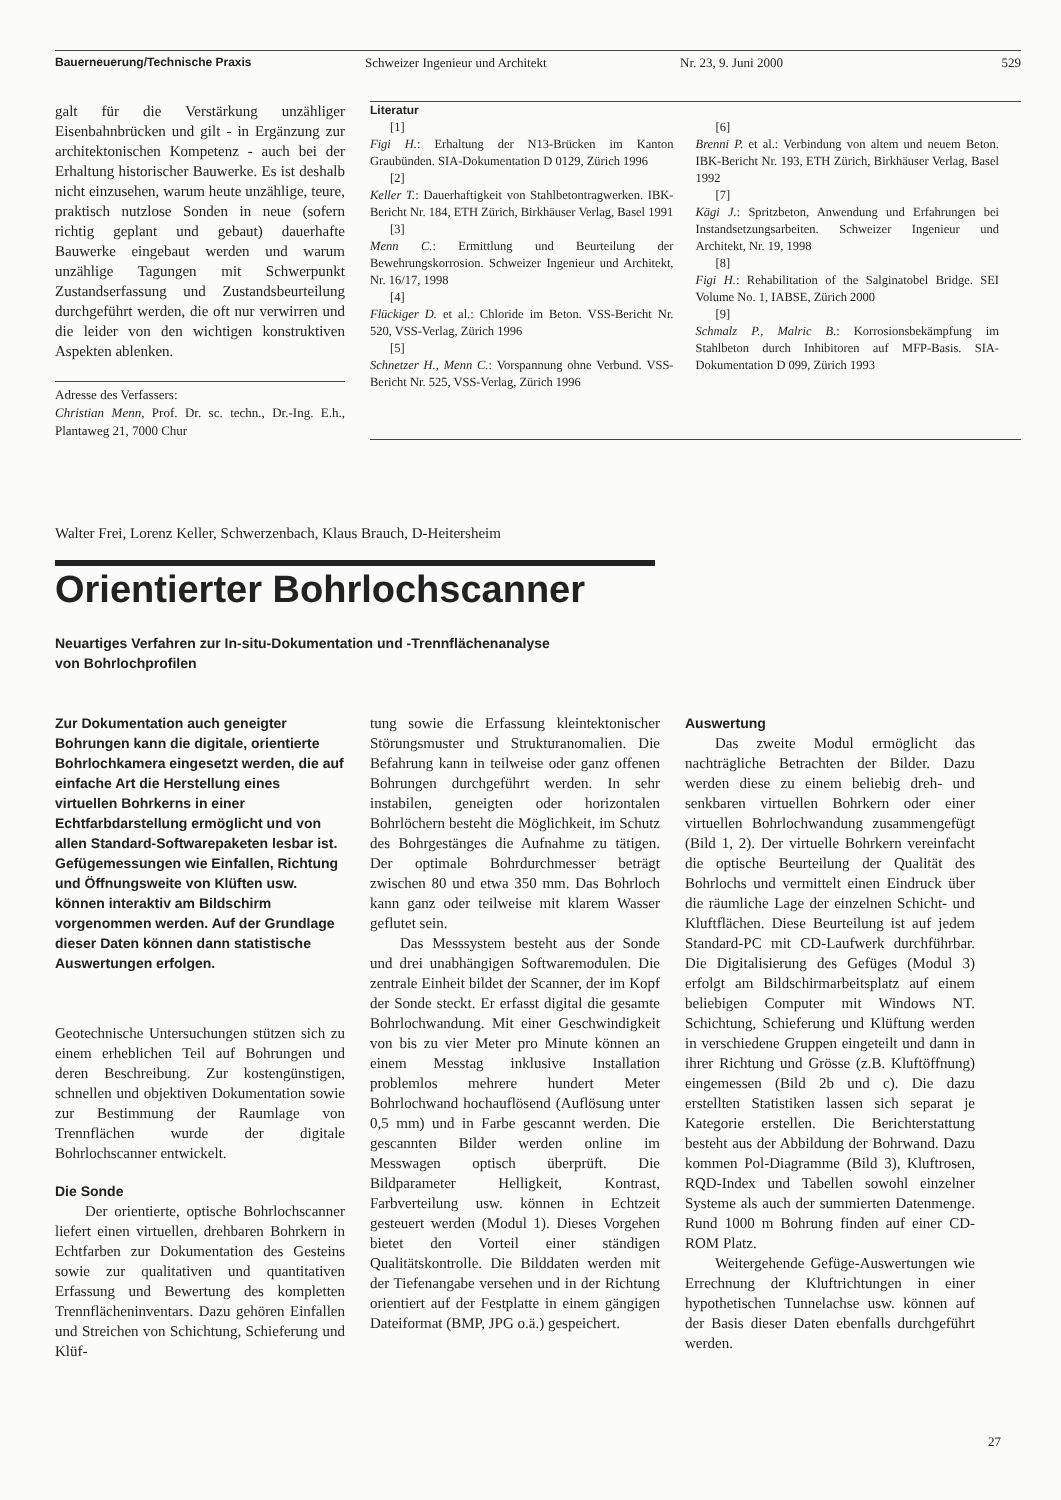Bauerneuerung/Technische Praxis Schweizer Ingenieur und Architekt Nr. 23, 9. Juni 2000 529
galt für die Verstärkung unzähliger Eisenbahnbrücken und gilt - in Ergänzung zur architektonischen Kompetenz - auch bei der Erhaltung historischer Bauwerke. Es ist deshalb nicht einzusehen, warum heute unzählige, teure, praktisch nutzlose Sonden in neue (sofern richtig geplant und gebaut) dauerhafte Bauwerke eingebaut werden und warum unzählige Tagungen mit Schwerpunkt Zustandserfassung und Zustandsbeurteilung durchgeführt werden, die oft nur verwirren und die leider von den wichtigen konstruktiven Aspekten ablenken.
Adresse des Verfassers:
Christian Menn, Prof. Dr. sc. techn., Dr.-Ing. E.h., Plantaweg 21, 7000 Chur
Literatur
[1]
Figi H.: Erhaltung der N13-Brücken im Kanton Graubünden. SIA-Dokumentation D 0129, Zürich 1996
[2]
Keller T.: Dauerhaftigkeit von Stahlbetontragwerken. IBK-Bericht Nr. 184, ETH Zürich, Birkhäuser Verlag, Basel 1991
[3]
Menn C.: Ermittlung und Beurteilung der Bewehrungskorrosion. Schweizer Ingenieur und Architekt, Nr. 16/17, 1998
[4]
Flückiger D. et al.: Chloride im Beton. VSS-Bericht Nr. 520, VSS-Verlag, Zürich 1996
[5]
Schnetzer H., Menn C.: Vorspannung ohne Verbund. VSS-Bericht Nr. 525, VSS-Verlag, Zürich 1996
[6]
Brenni P. et al.: Verbindung von altem und neuem Beton. IBK-Bericht Nr. 193, ETH Zürich, Birkhäuser Verlag, Basel 1992
[7]
Kägi J.: Spritzbeton, Anwendung und Erfahrungen bei Instandsetzungsarbeiten. Schweizer Ingenieur und Architekt, Nr. 19, 1998
[8]
Figi H.: Rehabilitation of the Salginatobel Bridge. SEI Volume No. 1, IABSE, Zürich 2000
[9]
Schmalz P., Malric B.: Korrosionsbekämpfung im Stahlbeton durch Inhibitoren auf MFP-Basis. SIA-Dokumentation D 099, Zürich 1993
Walter Frei, Lorenz Keller, Schwerzenbach, Klaus Brauch, D-Heitersheim
Orientierter Bohrlochscanner
Neuartiges Verfahren zur In-situ-Dokumentation und -Trennflächenanalyse
von Bohrlochprofilen
Zur Dokumentation auch geneigter Bohrungen kann die digitale, orientierte Bohrlochkamera eingesetzt werden, die auf einfache Art die Herstellung eines virtuellen Bohrkerns in einer Echtfarbdarstellung ermöglicht und von allen Standard-Softwarepaketen lesbar ist. Gefügemessungen wie Einfallen, Richtung und Öffnungsweite von Klüften usw. können interaktiv am Bildschirm vorgenommen werden. Auf der Grundlage dieser Daten können dann statistische Auswertungen erfolgen.
Geotechnische Untersuchungen stützen sich zu einem erheblichen Teil auf Bohrungen und deren Beschreibung. Zur kostengünstigen, schnellen und objektiven Dokumentation sowie zur Bestimmung der Raumlage von Trennflächen wurde der digitale Bohrlochscanner entwickelt.
Die Sonde
Der orientierte, optische Bohrlochscanner liefert einen virtuellen, drehbaren Bohrkern in Echtfarben zur Dokumentation des Gesteins sowie zur qualitativen und quantitativen Erfassung und Bewertung des kompletten Trennflächeninventars. Dazu gehören Einfallen und Streichen von Schichtung, Schieferung und Klüf-
tung sowie die Erfassung kleintektonischer Störungsmuster und Strukturanomalien. Die Befahrung kann in teilweise oder ganz offenen Bohrungen durchgeführt werden. In sehr instabilen, geneigten oder horizontalen Bohrlöchern besteht die Möglichkeit, im Schutz des Bohrgestänges die Aufnahme zu tätigen. Der optimale Bohrdurchmesser beträgt zwischen 80 und etwa 350 mm. Das Bohrloch kann ganz oder teilweise mit klarem Wasser geflutet sein.
Das Messsystem besteht aus der Sonde und drei unabhängigen Softwaremodulen. Die zentrale Einheit bildet der Scanner, der im Kopf der Sonde steckt. Er erfasst digital die gesamte Bohrlochwandung. Mit einer Geschwindigkeit von bis zu vier Meter pro Minute können an einem Messtag inklusive Installation problemlos mehrere hundert Meter Bohrlochwand hochauflösend (Auflösung unter 0,5 mm) und in Farbe gescannt werden. Die gescannten Bilder werden online im Messwagen optisch überprüft. Die Bildparameter Helligkeit, Kontrast, Farbverteilung usw. können in Echtzeit gesteuert werden (Modul 1). Dieses Vorgehen bietet den Vorteil einer ständigen Qualitätskontrolle. Die Bilddaten werden mit der Tiefenangabe versehen und in der Richtung orientiert auf der Festplatte in einem gängigen Dateiformat (BMP, JPG o.ä.) gespeichert.
Auswertung
Das zweite Modul ermöglicht das nachträgliche Betrachten der Bilder. Dazu werden diese zu einem beliebig dreh- und senkbaren virtuellen Bohrkern oder einer virtuellen Bohrlochwandung zusammengefügt (Bild 1, 2). Der virtuelle Bohrkern vereinfacht die optische Beurteilung der Qualität des Bohrlochs und vermittelt einen Eindruck über die räumliche Lage der einzelnen Schicht- und Kluftflächen. Diese Beurteilung ist auf jedem Standard-PC mit CD-Laufwerk durchführbar. Die Digitalisierung des Gefüges (Modul 3) erfolgt am Bildschirmarbeitsplatz auf einem beliebigen Computer mit Windows NT. Schichtung, Schieferung und Klüftung werden in verschiedene Gruppen eingeteilt und dann in ihrer Richtung und Grösse (z.B. Kluftöffnung) eingemessen (Bild 2b und c). Die dazu erstellten Statistiken lassen sich separat je Kategorie erstellen. Die Berichterstattung besteht aus der Abbildung der Bohrwand. Dazu kommen Pol-Diagramme (Bild 3), Kluftrosen, RQD-Index und Tabellen sowohl einzelner Systeme als auch der summierten Datenmenge. Rund 1000 m Bohrung finden auf einer CD-ROM Platz.
Weitergehende Gefüge-Auswertungen wie Errechnung der Kluftrichtungen in einer hypothetischen Tunnelachse usw. können auf der Basis dieser Daten ebenfalls durchgeführt werden.
27